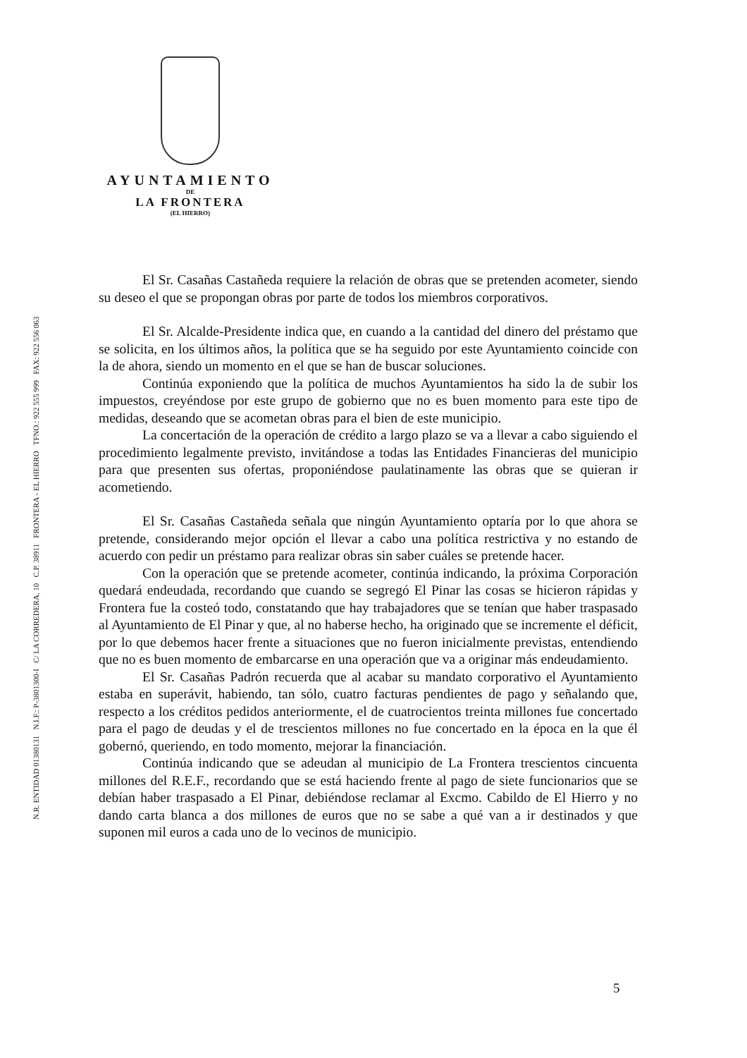N.R. ENTIDAD 01380131 N.I.F.: P-3801300-I C/ LA CORREDERA, 10 C.P. 38911 FRONTERA - EL HIERRO TFNO.: 922 555 999 FAX: 922 556 063
AYUNTAMIENTO
DE
LA FRONTERA
(EL HIERRO)
El Sr. Casañas Castañeda requiere la relación de obras que se pretenden acometer, siendo su deseo el que se propongan obras por parte de todos los miembros corporativos.
El Sr. Alcalde-Presidente indica que, en cuando a la cantidad del dinero del préstamo que se solicita, en los últimos años, la política que se ha seguido por este Ayuntamiento coincide con la de ahora, siendo un momento en el que se han de buscar soluciones.
Continúa exponiendo que la política de muchos Ayuntamientos ha sido la de subir los impuestos, creyéndose por este grupo de gobierno que no es buen momento para este tipo de medidas, deseando que se acometan obras para el bien de este municipio.
La concertación de la operación de crédito a largo plazo se va a llevar a cabo siguiendo el procedimiento legalmente previsto, invitándose a todas las Entidades Financieras del municipio para que presenten sus ofertas, proponiéndose paulatinamente las obras que se quieran ir acometiendo.
El Sr. Casañas Castañeda señala que ningún Ayuntamiento optaría por lo que ahora se pretende, considerando mejor opción el llevar a cabo una política restrictiva y no estando de acuerdo con pedir un préstamo para realizar obras sin saber cuáles se pretende hacer.
Con la operación que se pretende acometer, continúa indicando, la próxima Corporación quedará endeudada, recordando que cuando se segregó El Pinar las cosas se hicieron rápidas y Frontera fue la costeó todo, constatando que hay trabajadores que se tenían que haber traspasado al Ayuntamiento de El Pinar y que, al no haberse hecho, ha originado que se incremente el déficit, por lo que debemos hacer frente a situaciones que no fueron inicialmente previstas, entendiendo que no es buen momento de embarcarse en una operación que va a originar más endeudamiento.
El Sr. Casañas Padrón recuerda que al acabar su mandato corporativo el Ayuntamiento estaba en superávit, habiendo, tan sólo, cuatro facturas pendientes de pago y señalando que, respecto a los créditos pedidos anteriormente, el de cuatrocientos treinta millones fue concertado para el pago de deudas y el de trescientos millones no fue concertado en la época en la que él gobernó, queriendo, en todo momento, mejorar la financiación.
Continúa indicando que se adeudan al municipio de La Frontera trescientos cincuenta millones del R.E.F., recordando que se está haciendo frente al pago de siete funcionarios que se debían haber traspasado a El Pinar, debiéndose reclamar al Excmo. Cabildo de El Hierro y no dando carta blanca a dos millones de euros que no se sabe a qué van a ir destinados y que suponen mil euros a cada uno de lo vecinos de municipio.
5